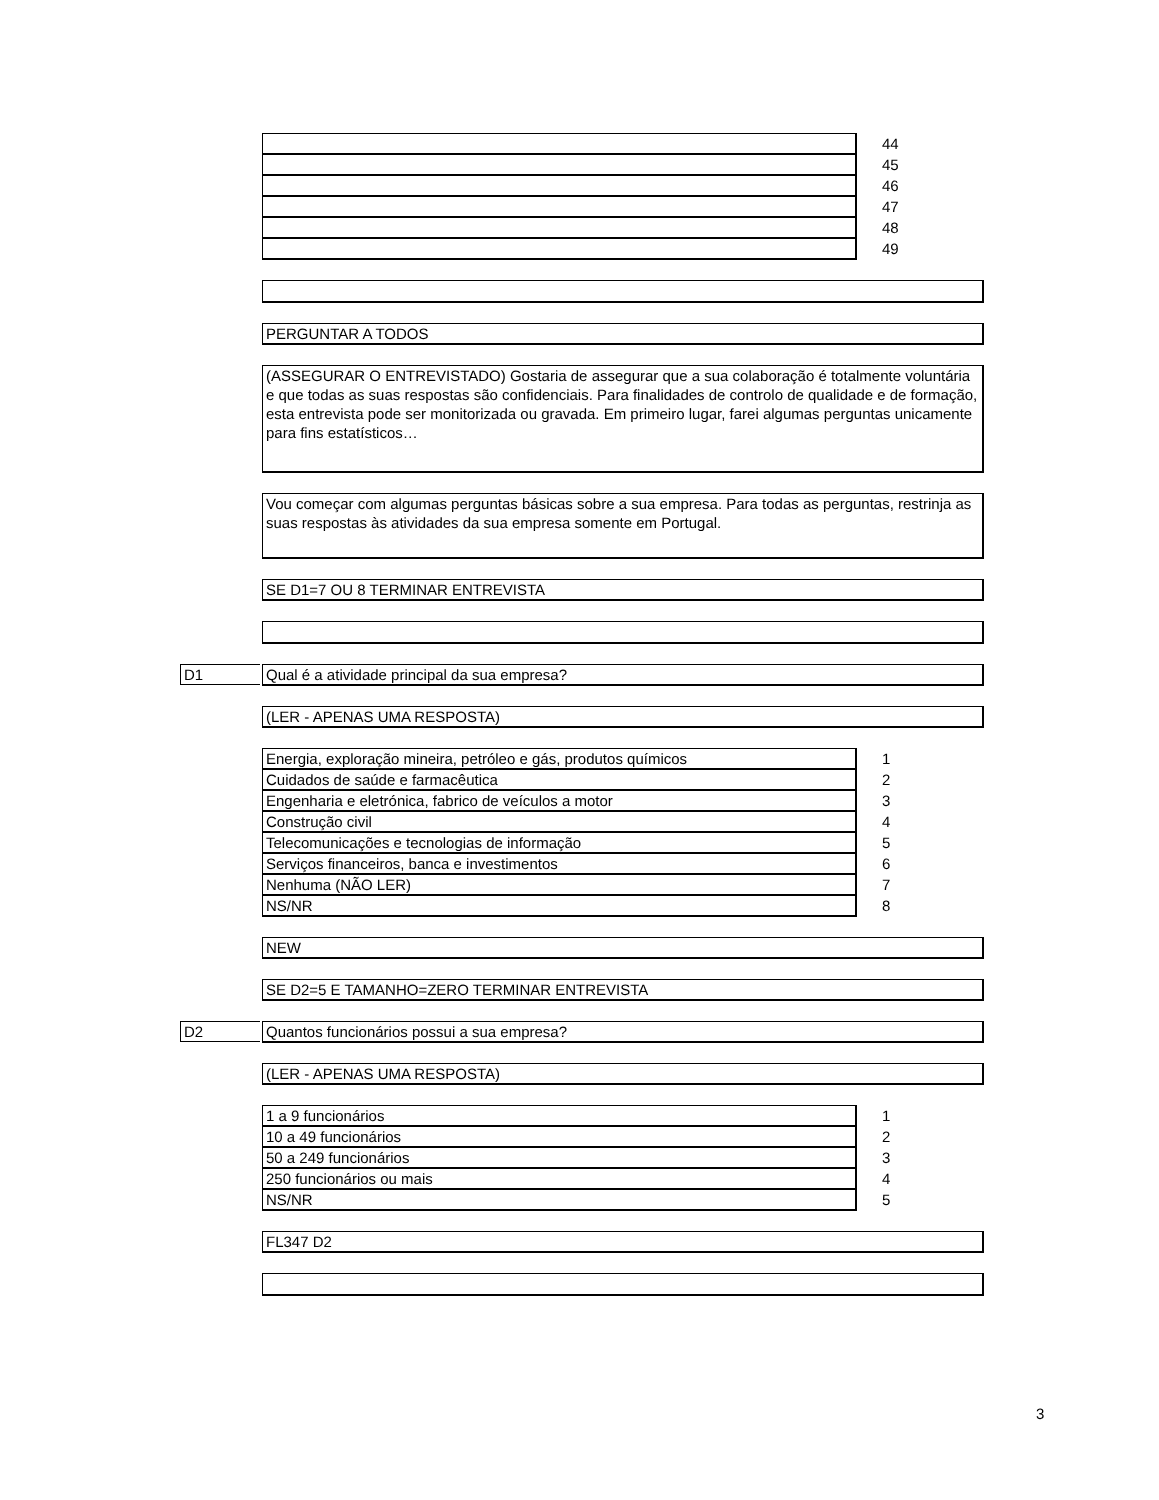| | 44 |
| | 45 |
| | 46 |
| | 47 |
| | 48 |
| | 49 |
PERGUNTAR A TODOS
(ASSEGURAR O ENTREVISTADO) Gostaria de assegurar que a sua colaboração é totalmente voluntária e que todas as suas respostas são confidenciais. Para finalidades de controlo de qualidade e de formação, esta entrevista pode ser monitorizada ou gravada. Em primeiro lugar, farei algumas perguntas unicamente para fins estatísticos…
Vou começar com algumas perguntas básicas sobre a sua empresa. Para todas as perguntas, restrinja as suas respostas às atividades da sua empresa somente em Portugal.
SE D1=7 OU 8 TERMINAR ENTREVISTA
D1
Qual é a atividade principal da sua empresa?
(LER - APENAS UMA RESPOSTA)
| Energia, exploração mineira, petróleo e gás, produtos químicos | 1 |
| Cuidados de saúde e farmacêutica | 2 |
| Engenharia e eletrónica, fabrico de veículos a motor | 3 |
| Construção civil | 4 |
| Telecomunicações e tecnologias de informação | 5 |
| Serviços financeiros, banca e investimentos | 6 |
| Nenhuma (NÃO LER) | 7 |
| NS/NR | 8 |
NEW
SE D2=5 E TAMANHO=ZERO TERMINAR ENTREVISTA
D2
Quantos funcionários possui a sua empresa?
(LER - APENAS UMA RESPOSTA)
| 1 a 9 funcionários | 1 |
| 10 a 49 funcionários | 2 |
| 50 a 249 funcionários | 3 |
| 250 funcionários ou mais | 4 |
| NS/NR | 5 |
FL347 D2
3